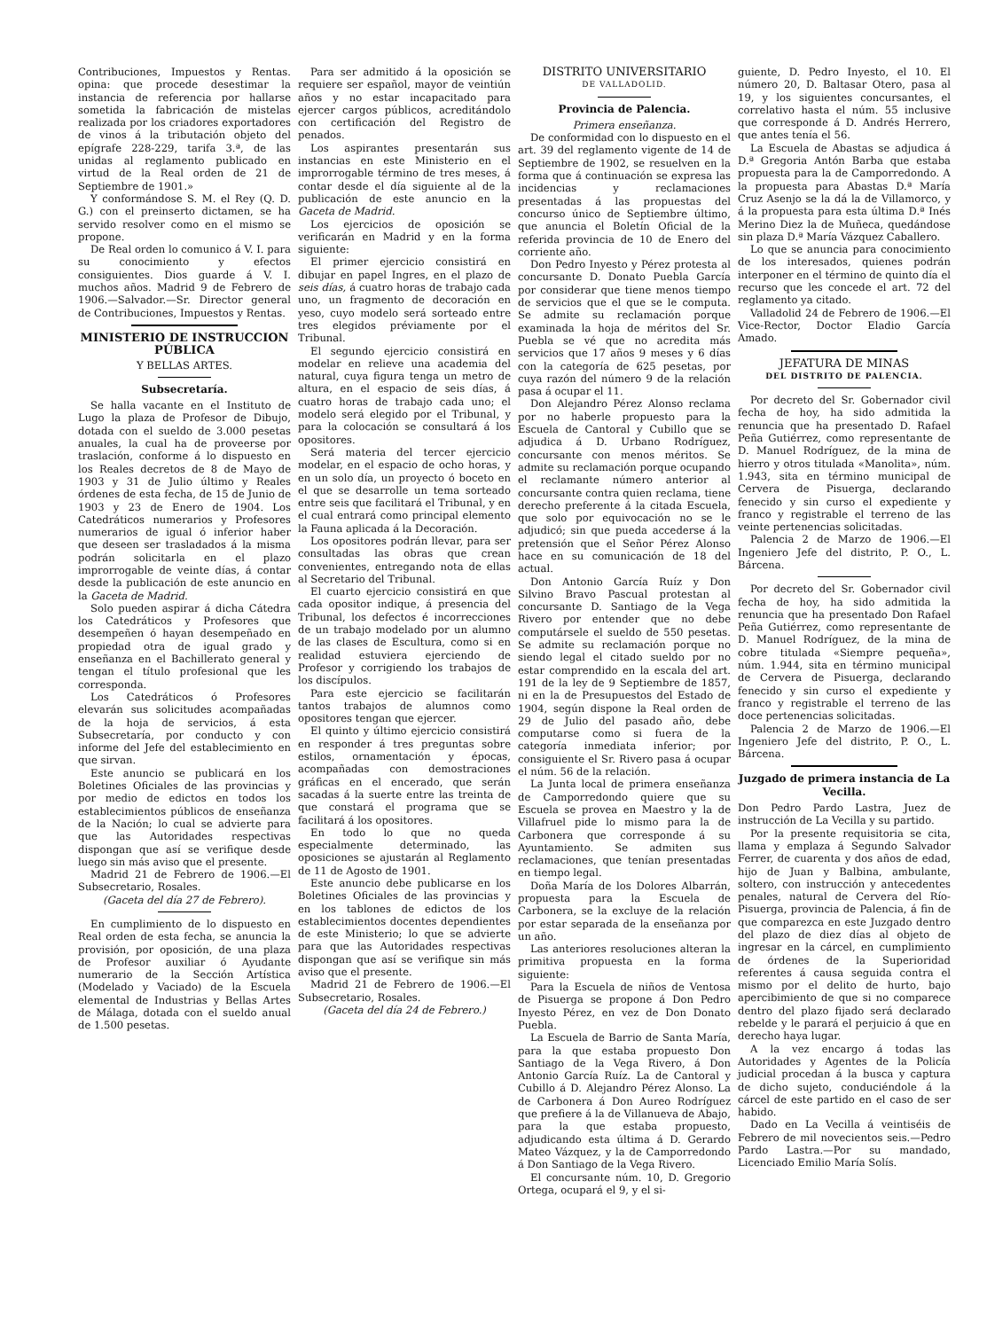Contribuciones, Impuestos y Rentas. opina: que procede desestimar la instancia de referencia por hallarse sometida la fabricación de mistelas realizada por los criadores exportadores de vinos á la tributación objeto del epígrafe 228-229, tarifa 3.ª, de las unidas al reglamento publicado en virtud de la Real orden de 21 de Septiembre de 1901.»
Y conformándose S. M. el Rey (Q. D. G.) con el preinserto dictamen, se ha servido resolver como en el mismo se propone.
De Real orden lo comunico á V. I. para su conocimiento y efectos consiguientes. Dios guarde á V. I. muchos años. Madrid 9 de Febrero de 1906.—Salvador.—Sr. Director general de Contribuciones, Impuestos y Rentas.
MINISTERIO DE INSTRUCCION PÚBLICA
Y BELLAS ARTES.
Subsecretaría.
Se halla vacante en el Instituto de Lugo la plaza de Profesor de Dibujo, dotada con el sueldo de 3.000 pesetas anuales, la cual ha de proveerse por traslación, conforme á lo dispuesto en los Reales decretos de 8 de Mayo de 1903 y 31 de Julio último y Reales órdenes de esta fecha, de 15 de Junio de 1903 y 23 de Enero de 1904. Los Catedráticos numerarios y Profesores numerarios de igual ó inferior haber que deseen ser trasladados á la misma podrán solicitarla en el plazo improrrogable de veinte días, á contar desde la publicación de este anuncio en la Gaceta de Madrid.
Solo pueden aspirar á dicha Cátedra los Catedráticos y Profesores que desempeñen ó hayan desempeñado en propiedad otra de igual grado y enseñanza en el Bachillerato general y tengan el título profesional que les corresponda.
Los Catedráticos ó Profesores elevarán sus solicitudes acompañadas de la hoja de servicios, á esta Subsecretaría, por conducto y con informe del Jefe del establecimiento en que sirvan.
Este anuncio se publicará en los Boletines Oficiales de las provincias y por medio de edictos en todos los establecimientos públicos de enseñanza de la Nación; lo cual se advierte para que las Autoridades respectivas dispongan que así se verifique desde luego sin más aviso que el presente.
Madrid 21 de Febrero de 1906.—El Subsecretario, Rosales.
(Gaceta del día 27 de Febrero).
En cumplimiento de lo dispuesto en Real orden de esta fecha, se anuncia la provisión, por oposición, de una plaza de Profesor auxiliar ó Ayudante numerario de la Sección Artística (Modelado y Vaciado) de la Escuela elemental de Industrias y Bellas Artes de Málaga, dotada con el sueldo anual de 1.500 pesetas.
Para ser admitido á la oposición se requiere ser español, mayor de veintiún años y no estar incapacitado para ejercer cargos públicos, acreditándolo con certificación del Registro de penados.
Los aspirantes presentarán sus instancias en este Ministerio en el improrrogable término de tres meses, á contar desde el día siguiente al de la publicación de este anuncio en la Gaceta de Madrid.
Los ejercicios de oposición se verificarán en Madrid y en la forma siguiente:
El primer ejercicio consistirá en dibujar en papel Ingres, en el plazo de seis días, á cuatro horas de trabajo cada uno, un fragmento de decoración en yeso, cuyo modelo será sorteado entre tres elegidos préviamente por el Tribunal.
El segundo ejercicio consistirá en modelar en relieve una academia del natural, cuya figura tenga un metro de altura, en el espacio de seis días, á cuatro horas de trabajo cada uno; el modelo será elegido por el Tribunal, y para la colocación se consultará á los opositores.
Será materia del tercer ejercicio modelar, en el espacio de ocho horas, y en un solo día, un proyecto ó boceto en el que se desarrolle un tema sorteado entre seis que facilitará el Tribunal, y en el cual entrará como principal elemento la Fauna aplicada á la Decoración.
Los opositores podrán llevar, para ser consultadas las obras que crean convenientes, entregando nota de ellas al Secretario del Tribunal.
El cuarto ejercicio consistirá en que cada opositor indique, á presencia del Tribunal, los defectos é incorrecciones de un trabajo modelado por un alumno de las clases de Escultura, como si en realidad estuviera ejerciendo de Profesor y corrigiendo los trabajos de los discípulos.
Para este ejercicio se facilitarán tantos trabajos de alumnos como opositores tengan que ejercer.
El quinto y último ejercicio consistirá en responder á tres preguntas sobre estilos, ornamentación y épocas, acompañadas con demostraciones gráficas en el encerado, que serán sacadas á la suerte entre las treinta de que constará el programa que se facilitará á los opositores.
En todo lo que no queda especialmente determinado, las oposiciones se ajustarán al Reglamento de 11 de Agosto de 1901.
Este anuncio debe publicarse en los Boletines Oficiales de las provincias y en los tablones de edictos de los establecimientos docentes dependientes de este Ministerio; lo que se advierte para que las Autoridades respectivas dispongan que así se verifique sin más aviso que el presente.
Madrid 21 de Febrero de 1906.—El Subsecretario, Rosales.
(Gaceta del día 24 de Febrero.)
DISTRITO UNIVERSITARIO
DE VALLADOLID.
Provincia de Palencia.
Primera enseñanza.
De conformidad con lo dispuesto en el art. 39 del reglamento vigente de 14 de Septiembre de 1902, se resuelven en la forma que á continuación se expresa las incidencias y reclamaciones presentadas á las propuestas del concurso único de Septiembre último, que anuncia el Boletín Oficial de la referida provincia de 10 de Enero del corriente año.
Don Pedro Inyesto y Pérez protesta al concursante D. Donato Puebla García por considerar que tiene menos tiempo de servicios que el que se le computa. Se admite su reclamación porque examinada la hoja de méritos del Sr. Puebla se vé que no acredita más servicios que 17 años 9 meses y 6 días con la categoría de 625 pesetas, por cuya razón del número 9 de la relación pasa á ocupar el 11.
Don Alejandro Pérez Alonso reclama por no haberle propuesto para la Escuela de Cantoral y Cubillo que se adjudica á D. Urbano Rodríguez, concursante con menos méritos. Se admite su reclamación porque ocupando el reclamante número anterior al concursante contra quien reclama, tiene derecho preferente á la citada Escuela, que solo por equivocación no se le adjudicó; sin que pueda accederse á la pretensión que el Señor Pérez Alonso hace en su comunicación de 18 del actual.
Don Antonio García Ruíz y Don Silvino Bravo Pascual protestan al concursante D. Santiago de la Vega Rivero por entender que no debe computársele el sueldo de 550 pesetas. Se admite su reclamación porque no siendo legal el citado sueldo por no estar comprendido en la escala del art. 191 de la ley de 9 Septiembre de 1857, ni en la de Presupuestos del Estado de 1904, según dispone la Real orden de 29 de Julio del pasado año, debe computarse como si fuera de la categoría inmediata inferior; por consiguiente el Sr. Rivero pasa á ocupar el núm. 56 de la relación.
La Junta local de primera enseñanza de Camporredondo quiere que su Escuela se provea en Maestro y la de Villafruel pide lo mismo para la de Carbonera que corresponde á su Ayuntamiento. Se admiten sus reclamaciones, que tenían presentadas en tiempo legal.
Doña María de los Dolores Albarrán, propuesta para la Escuela de Carbonera, se la excluye de la relación por estar separada de la enseñanza por un año.
Las anteriores resoluciones alteran la primitiva propuesta en la forma siguiente:
Para la Escuela de niños de Ventosa de Pisuerga se propone á Don Pedro Inyesto Pérez, en vez de Don Donato Puebla.
La Escuela de Barrio de Santa María, para la que estaba propuesto Don Santiago de la Vega Rivero, á Don Antonio García Ruíz. La de Cantoral y Cubillo á D. Alejandro Pérez Alonso. La de Carbonera á Don Aureo Rodríguez que prefiere á la de Villanueva de Abajo, para la que estaba propuesto, adjudicando esta última á D. Gerardo Mateo Vázquez, y la de Camporredondo á Don Santiago de la Vega Rivero.
El concursante núm. 10, D. Gregorio Ortega, ocupará el 9, y el si-
guiente, D. Pedro Inyesto, el 10. El número 20, D. Baltasar Otero, pasa al 19, y los siguientes concursantes, el correlativo hasta el núm. 55 inclusive que corresponde á D. Andrés Herrero, que antes tenía el 56.
La Escuela de Abastas se adjudica á D.ª Gregoria Antón Barba que estaba propuesta para la de Camporredondo. A la propuesta para Abastas D.ª María Cruz Asenjo se la dá la de Villamorco, y á la propuesta para esta última D.ª Inés Merino Diez la de Muñeca, quedándose sin plaza D.ª María Vázquez Caballero.
Lo que se anuncia para conocimiento de los interesados, quienes podrán interponer en el término de quinto día el recurso que les concede el art. 72 del reglamento ya citado.
Valladolid 24 de Febrero de 1906.—El Vice-Rector, Doctor Eladio García Amado.
JEFATURA DE MINAS
DEL DISTRITO DE PALENCIA.
Por decreto del Sr. Gobernador civil fecha de hoy, ha sido admitida la renuncia que ha presentado D. Rafael Peña Gutiérrez, como representante de D. Manuel Rodríguez, de la mina de hierro y otros titulada «Manolita», núm. 1.943, sita en término municipal de Cervera de Pisuerga, declarando fenecido y sin curso el expediente y franco y registrable el terreno de las veinte pertenencias solicitadas.
Palencia 2 de Marzo de 1906.—El Ingeniero Jefe del distrito, P. O., L. Bárcena.
Por decreto del Sr. Gobernador civil fecha de hoy, ha sido admitida la renuncia que ha presentado Don Rafael Peña Gutiérrez, como representante de D. Manuel Rodríguez, de la mina de cobre titulada «Siempre pequeña», núm. 1.944, sita en término municipal de Cervera de Pisuerga, declarando fenecido y sin curso el expediente y franco y registrable el terreno de las doce pertenencias solicitadas.
Palencia 2 de Marzo de 1906.—El Ingeniero Jefe del distrito, P. O., L. Bárcena.
Juzgado de primera instancia de La Vecilla.
Don Pedro Pardo Lastra, Juez de instrucción de La Vecilla y su partido.
Por la presente requisitoria se cita, llama y emplaza á Segundo Salvador Ferrer, de cuarenta y dos años de edad, hijo de Juan y Balbina, ambulante, soltero, con instrucción y antecedentes penales, natural de Cervera del Río-Pisuerga, provincia de Palencia, á fin de que comparezca en este Juzgado dentro del plazo de diez días al objeto de ingresar en la cárcel, en cumplimiento de órdenes de la Superioridad referentes á causa seguida contra el mismo por el delito de hurto, bajo apercibimiento de que si no comparece dentro del plazo fijado será declarado rebelde y le parará el perjuicio á que en derecho haya lugar.
A la vez encargo á todas las Autoridades y Agentes de la Policía judicial procedan á la busca y captura de dicho sujeto, conduciéndole á la cárcel de este partido en el caso de ser habido.
Dado en La Vecilla á veintiséis de Febrero de mil novecientos seis.—Pedro Pardo Lastra.—Por su mandado, Licenciado Emilio María Solís.